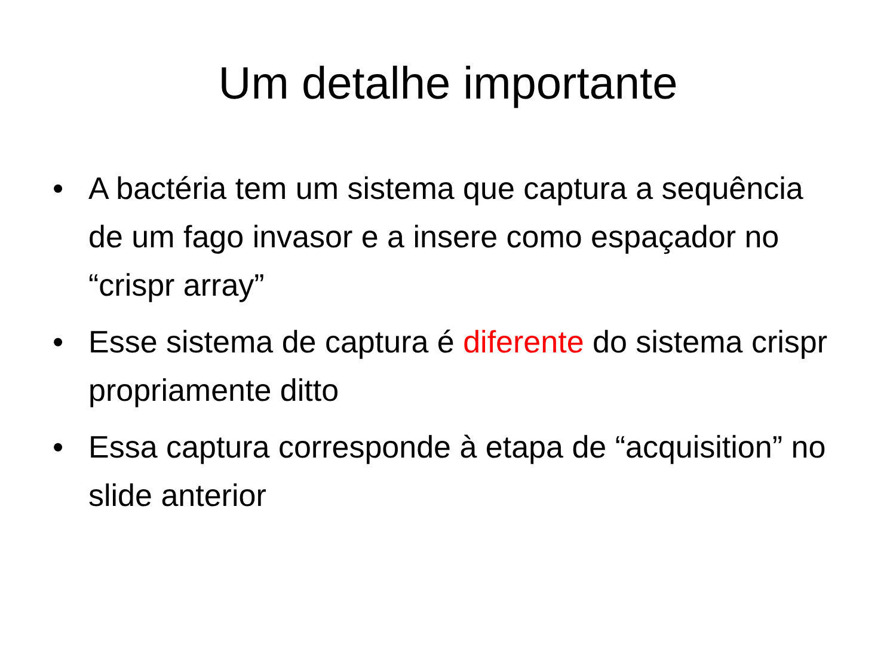Um detalhe importante
• A bactéria tem um sistema que captura a sequência de um fago invasor e a insere como espaçador no “crispr array”
• Esse sistema de captura é diferente do sistema crispr propriamente ditto
• Essa captura corresponde à etapa de “acquisition” no slide anterior